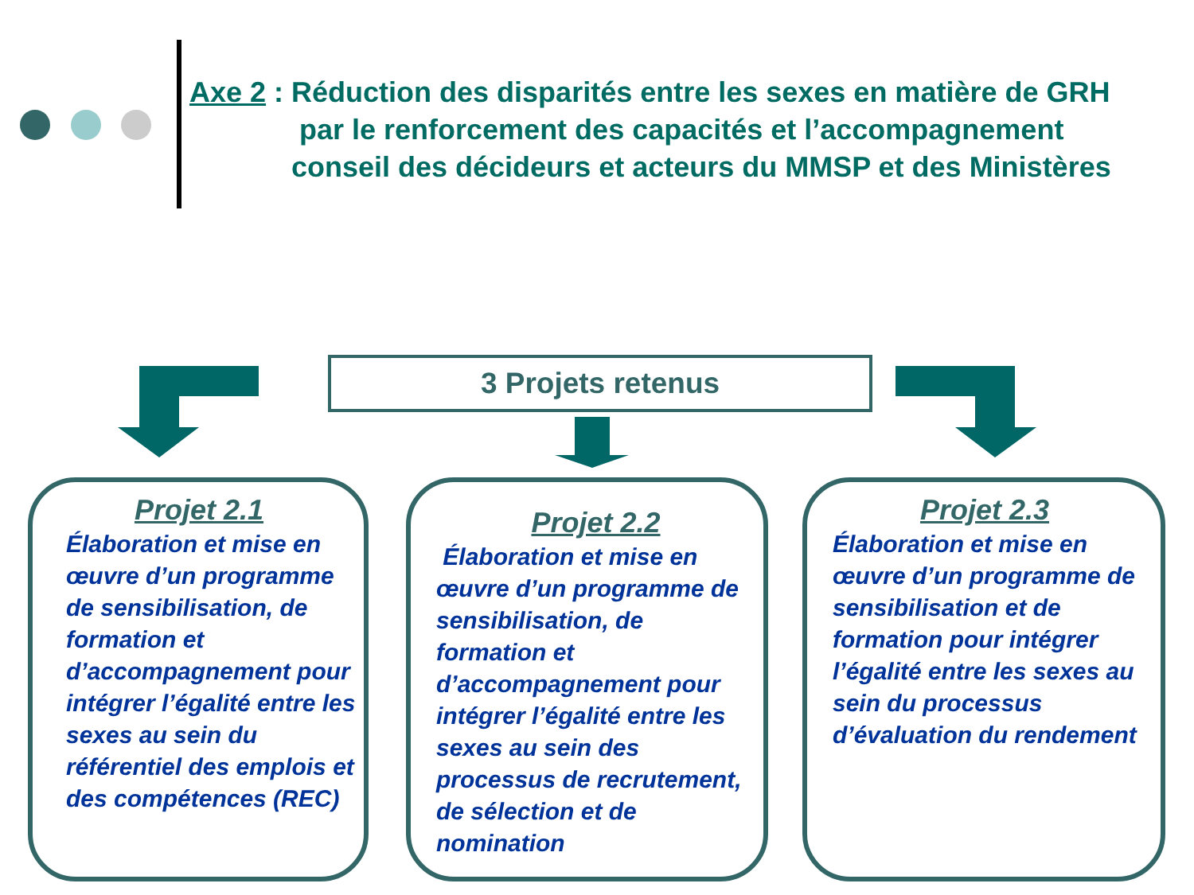Axe 2 : Réduction des disparités entre les sexes en matière de GRH
par le renforcement des capacités et l’accompagnement
conseil des décideurs et acteurs du MMSP et des Ministères
3 Projets retenus
Projet 2.1
Élaboration et mise en œuvre d’un programme de sensibilisation, de formation et d’accompagnement pour intégrer l’égalité entre les sexes au sein du référentiel des emplois et des compétences (REC)
Projet 2.2
Élaboration et mise en œuvre d’un programme de sensibilisation, de formation et d’accompagnement pour intégrer l’égalité entre les sexes au sein des processus de recrutement, de sélection et de nomination
Projet 2.3
Élaboration et mise en œuvre d’un programme de sensibilisation et de formation pour intégrer l’égalité entre les sexes au sein du processus d’évaluation du rendement